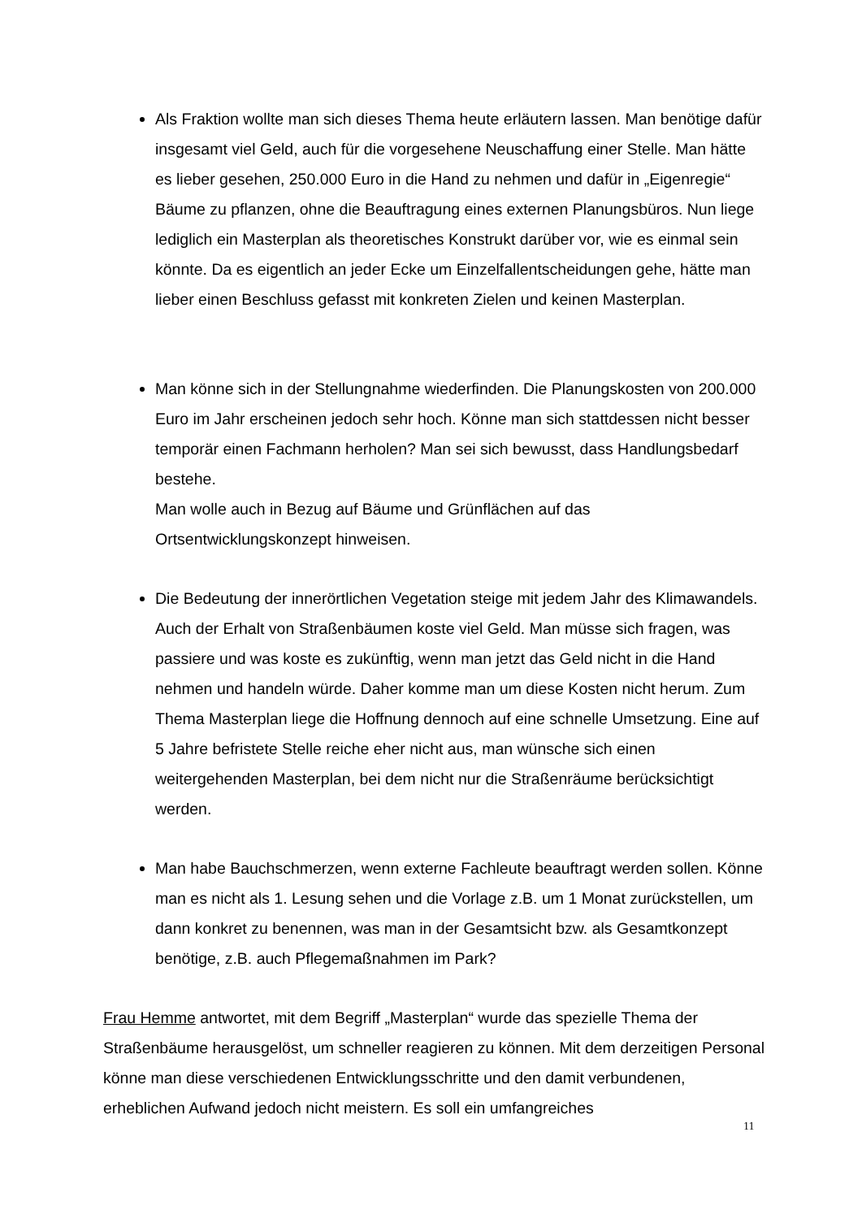Als Fraktion wollte man sich dieses Thema heute erläutern lassen. Man benötige dafür insgesamt viel Geld, auch für die vorgesehene Neuschaffung einer Stelle. Man hätte es lieber gesehen, 250.000 Euro in die Hand zu nehmen und dafür in „Eigenregie“ Bäume zu pflanzen, ohne die Beauftragung eines externen Planungsbüros. Nun liege lediglich ein Masterplan als theoretisches Konstrukt darüber vor, wie es einmal sein könnte. Da es eigentlich an jeder Ecke um Einzelfallentscheidungen gehe, hätte man lieber einen Beschluss gefasst mit konkreten Zielen und keinen Masterplan.
Man könne sich in der Stellungnahme wiederfinden. Die Planungskosten von 200.000 Euro im Jahr erscheinen jedoch sehr hoch. Könne man sich stattdessen nicht besser temporär einen Fachmann herholen? Man sei sich bewusst, dass Handlungsbedarf bestehe.
Man wolle auch in Bezug auf Bäume und Grünflächen auf das Ortsentwicklungskonzept hinweisen.
Die Bedeutung der innerörtlichen Vegetation steige mit jedem Jahr des Klimawandels. Auch der Erhalt von Straßenbäumen koste viel Geld. Man müsse sich fragen, was passiere und was koste es zukünftig, wenn man jetzt das Geld nicht in die Hand nehmen und handeln würde. Daher komme man um diese Kosten nicht herum. Zum Thema Masterplan liege die Hoffnung dennoch auf eine schnelle Umsetzung. Eine auf 5 Jahre befristete Stelle reiche eher nicht aus, man wünsche sich einen weitergehenden Masterplan, bei dem nicht nur die Straßenräume berücksichtigt werden.
Man habe Bauchschmerzen, wenn externe Fachleute beauftragt werden sollen. Könne man es nicht als 1. Lesung sehen und die Vorlage z.B. um 1 Monat zurückstellen, um dann konkret zu benennen, was man in der Gesamtsicht bzw. als Gesamtkonzept benötige, z.B. auch Pflegemaßnahmen im Park?
Frau Hemme antwortet, mit dem Begriff „Masterplan“ wurde das spezielle Thema der Straßenbäume herausgelöst, um schneller reagieren zu können. Mit dem derzeitigen Personal könne man diese verschiedenen Entwicklungsschritte und den damit verbundenen, erheblichen Aufwand jedoch nicht meistern. Es soll ein umfangreiches
11